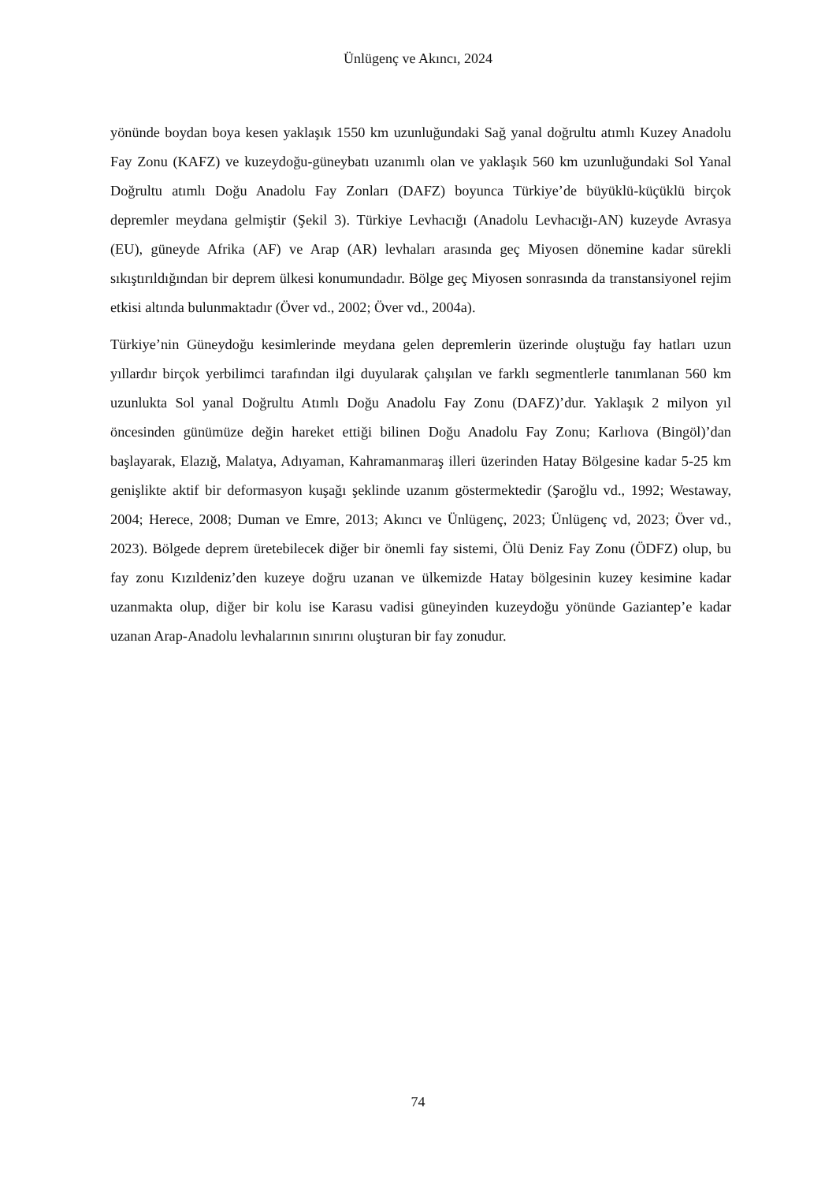Ünlügenç ve Akıncı, 2024
yönünde boydan boya kesen yaklaşık 1550 km uzunluğundaki Sağ yanal doğrultu atımlı Kuzey Anadolu Fay Zonu (KAFZ) ve kuzeydoğu-güneybatı uzanımlı olan ve yaklaşık 560 km uzunluğundaki Sol Yanal Doğrultu atımlı Doğu Anadolu Fay Zonları (DAFZ) boyunca Türkiye’de büyüklü-küçüklü birçok depremler meydana gelmiştir (Şekil 3). Türkiye Levhacığı (Anadolu Levhacığı-AN) kuzeyde Avrasya (EU), güneyde Afrika (AF) ve Arap (AR) levhaları arasında geç Miyosen dönemine kadar sürekli sıkıştırıldığından bir deprem ülkesi konumundadır. Bölge geç Miyosen sonrasında da transtansiyonel rejim etkisi altında bulunmaktadır (Över vd., 2002; Över vd., 2004a).
Türkiye’nin Güneydoğu kesimlerinde meydana gelen depremlerin üzerinde oluştuğu fay hatları uzun yıllardır birçok yerbilimci tarafından ilgi duyularak çalışılan ve farklı segmentlerle tanımlanan 560 km uzunlukta Sol yanal Doğrultu Atımlı Doğu Anadolu Fay Zonu (DAFZ)’dur. Yaklaşık 2 milyon yıl öncesinden günümüze değin hareket ettiği bilinen Doğu Anadolu Fay Zonu; Karlıova (Bingöl)’dan başlayarak, Elazığ, Malatya, Adıyaman, Kahramanmaraş illeri üzerinden Hatay Bölgesine kadar 5-25 km genişlikte aktif bir deformasyon kuşağı şeklinde uzanım göstermektedir (Şaroğlu vd., 1992; Westaway, 2004; Herece, 2008; Duman ve Emre, 2013; Akıncı ve Ünlügenç, 2023; Ünlügenç vd, 2023; Över vd., 2023). Bölgede deprem üretebilecek diğer bir önemli fay sistemi, Ölü Deniz Fay Zonu (ÖDFZ) olup, bu fay zonu Kızıldeniz’den kuzeye doğru uzanan ve ülkemizde Hatay bölgesinin kuzey kesimine kadar uzanmakta olup, diğer bir kolu ise Karasu vadisi güneyinden kuzeydoğu yönünde Gaziantep’e kadar uzanan Arap-Anadolu levhalarının sınırını oluşturan bir fay zonudur.
74